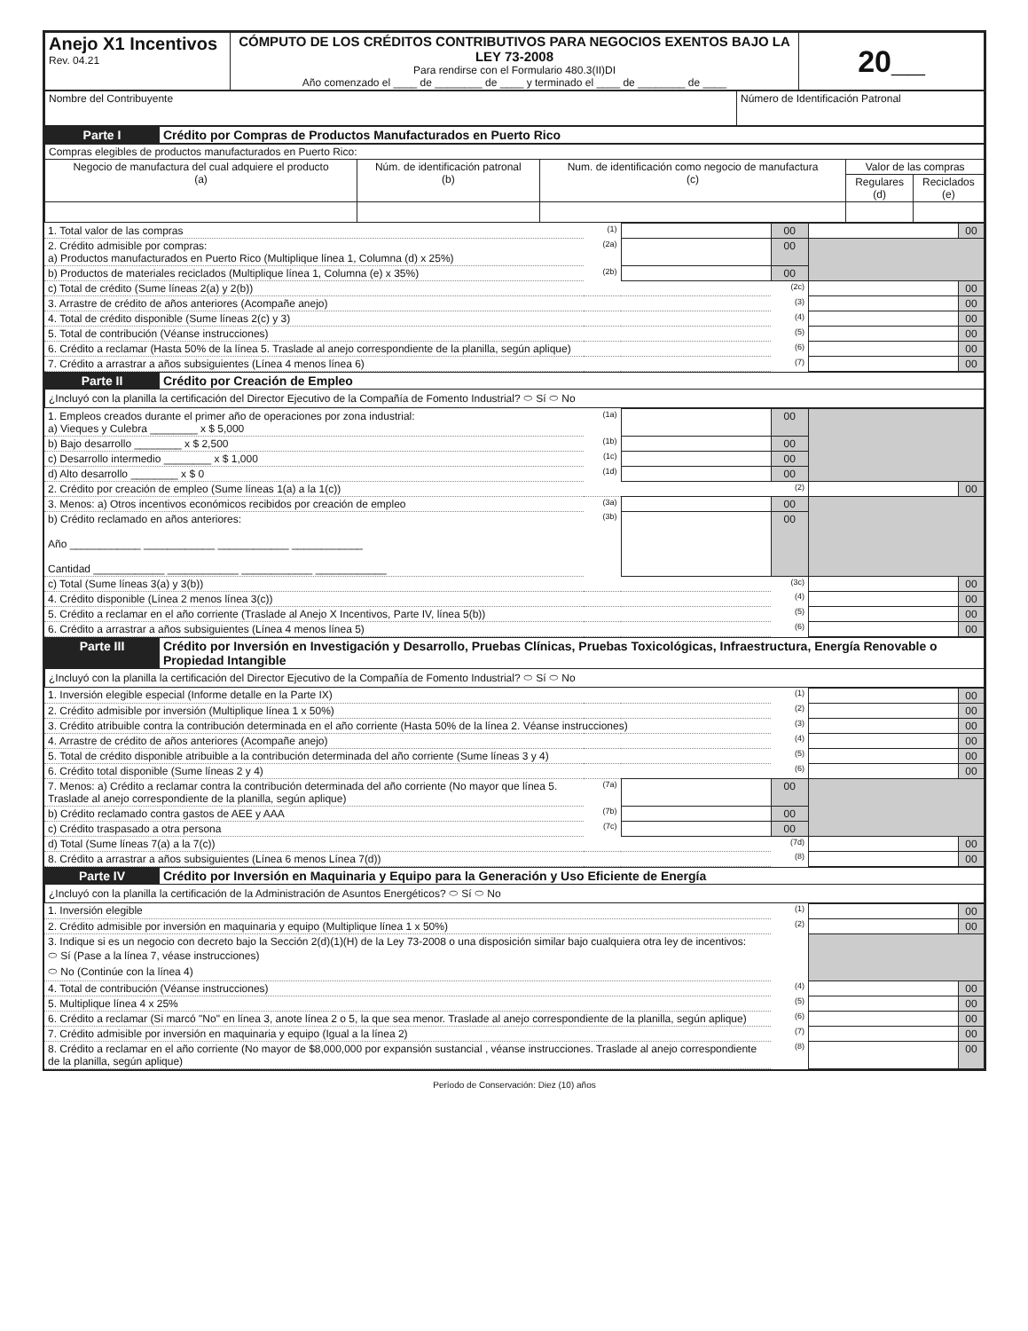| Anejo X1 Incentivos Rev. 04.21 | CÓMPUTO DE LOS CRÉDITOS CONTRIBUTIVOS PARA NEGOCIOS EXENTOS BAJO LA LEY 73-2008 Para rendirse con el Formulario 480.3(II)DI Año comenzado el ____ de ________ de ____ y terminado el ____ de ________ de ____ | 20__ |
| Nombre del Contribuyente | Número de Identificación Patronal |
| Parte I | Crédito por Compras de Productos Manufacturados en Puerto Rico |
| Compras elegibles de productos manufacturados en Puerto Rico: | | | | |
| Negocio de manufactura del cual adquiere el producto (a) | Núm. de identificación patronal (b) | Num. de identificación como negocio de manufactura (c) | Valor de las compras | |
| | | | Regulares (d) | Reciclados (e) |
| 1. Total valor de las compras | (1) | | 00 | | 00 |
| 2. Crédito admisible por compras: a) Productos manufacturados en Puerto Rico (Multiplique línea 1, Columna (d) x 25%) | (2a) | | 00 | | |
| b) Productos de materiales reciclados (Multiplique línea 1, Columna (e) x 35%) | (2b) | | 00 | | |
| c) Total de crédito (Sume líneas 2(a) y 2(b)) | | | (2c) | | 00 |
| 3. Arrastre de crédito de años anteriores (Acompañe anejo) | | | (3) | | 00 |
| 4. Total de crédito disponible (Sume líneas 2(c) y 3) | | | (4) | | 00 |
| 5. Total de contribución (Véanse instrucciones) | | | (5) | | 00 |
| 6. Crédito a reclamar (Hasta 50% de la línea 5. Traslade al anejo correspondiente de la planilla, según aplique) | | | (6) | | 00 |
| 7. Crédito a arrastrar a años subsiguientes (Línea 4 menos línea 6) | | | (7) | | 00 |
| Parte II | Crédito por Creación de Empleo |
| ¿Incluyó con la planilla la certificación del Director Ejecutivo de la Compañía de Fomento Industrial? ⬭ Sí ⬭ No | |
| 1. Empleos creados durante el primer año de operaciones por zona industrial: a) Vieques y Culebra ________ x $ 5,000 | (1a) | | 00 | | |
| b) Bajo desarrollo ________ x $ 2,500 | (1b) | | 00 | | |
| c) Desarrollo intermedio ________ x $ 1,000 | (1c) | | 00 | | |
| d) Alto desarrollo ________ x $ 0 | (1d) | | 00 | | |
| 2. Crédito por creación de empleo (Sume líneas 1(a) a la 1(c)) | | | (2) | | 00 |
| 3. Menos: a) Otros incentivos económicos recibidos por creación de empleo | (3a) | | 00 | | |
| b) Crédito reclamado en años anteriores: Año ____________ ____________ ____________ ____________ Cantidad ____________ ____________ ____________ ____________ | (3b) | | 00 | | |
| c) Total (Sume líneas 3(a) y 3(b)) | | | (3c) | | 00 |
| 4. Crédito disponible (Línea 2 menos línea 3(c)) | | | (4) | | 00 |
| 5. Crédito a reclamar en el año corriente (Traslade al Anejo X Incentivos, Parte IV, línea 5(b)) | | | (5) | | 00 |
| 6. Crédito a arrastrar a años subsiguientes (Línea 4 menos línea 5) | | | (6) | | 00 |
| Parte III | Crédito por Inversión en Investigación y Desarrollo, Pruebas Clínicas, Pruebas Toxicológicas, Infraestructura, Energía Renovable o Propiedad Intangible |
| ¿Incluyó con la planilla la certificación del Director Ejecutivo de la Compañía de Fomento Industrial? ⬭ Sí ⬭ No | |
| 1. Inversión elegible especial (Informe detalle en la Parte IX) | | | (1) | | 00 |
| 2. Crédito admisible por inversión (Multiplique línea 1 x 50%) | | | (2) | | 00 |
| 3. Crédito atribuible contra la contribución determinada en el año corriente (Hasta 50% de la línea 2. Véanse instrucciones) | | | (3) | | 00 |
| 4. Arrastre de crédito de años anteriores (Acompañe anejo) | | | (4) | | 00 |
| 5. Total de crédito disponible atribuible a la contribución determinada del año corriente (Sume líneas 3 y 4) | | | (5) | | 00 |
| 6. Crédito total disponible (Sume líneas 2 y 4) | | | (6) | | 00 |
| 7. Menos: a) Crédito a reclamar contra la contribución determinada del año corriente (No mayor que línea 5. Traslade al anejo correspondiente de la planilla, según aplique) | (7a) | | 00 | | |
| b) Crédito reclamado contra gastos de AEE y AAA | (7b) | | 00 | | |
| c) Crédito traspasado a otra persona | (7c) | | 00 | | |
| d) Total (Sume líneas 7(a) a la 7(c)) | | | (7d) | | 00 |
| 8. Crédito a arrastrar a años subsiguientes (Línea 6 menos Línea 7(d)) | | | (8) | | 00 |
| Parte IV | Crédito por Inversión en Maquinaria y Equipo para la Generación y Uso Eficiente de Energía |
| ¿Incluyó con la planilla la certificación de la Administración de Asuntos Energéticos? ⬭ Sí ⬭ No | |
| 1. Inversión elegible | (1) | | 00 |
| 2. Crédito admisible por inversión en maquinaria y equipo (Multiplique línea 1 x 50%) | (2) | | 00 |
| 3. Indique si es un negocio con decreto bajo la Sección 2(d)(1)(H) de la Ley 73-2008 o una disposición similar bajo cualquiera otra ley de incentivos: ⬭ Sí (Pase a la línea 7, véase instrucciones) ⬭ No (Continúe con la línea 4) | | | |
| 4. Total de contribución (Véanse instrucciones) | (4) | | 00 |
| 5. Multiplique línea 4 x 25% | (5) | | 00 |
| 6. Crédito a reclamar (Si marcó "No" en línea 3, anote línea 2 o 5, la que sea menor. Traslade al anejo correspondiente de la planilla, según aplique) | (6) | | 00 |
| 7. Crédito admisible por inversión en maquinaria y equipo (Igual a la línea 2) | (7) | | 00 |
| 8. Crédito a reclamar en el año corriente (No mayor de $8,000,000 por expansión sustancial , véanse instrucciones. Traslade al anejo correspondiente de la planilla, según aplique) | (8) | | 00 |
Período de Conservación: Diez (10) años